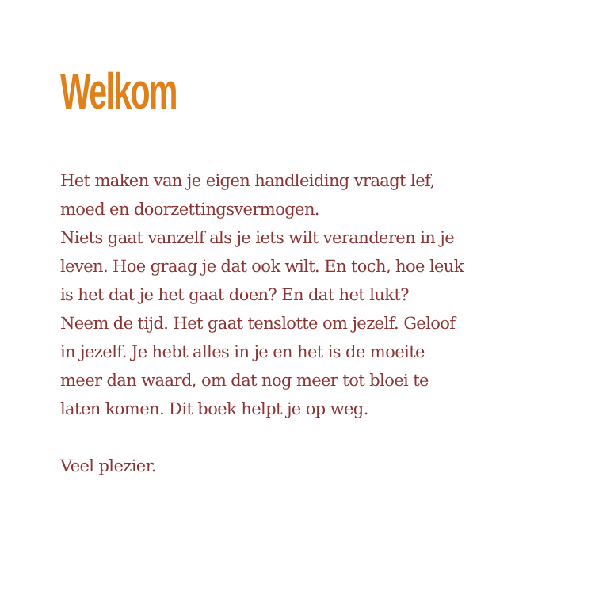Welkom
Het maken van je eigen handleiding vraagt lef,
moed en doorzettingsvermogen.
Niets gaat vanzelf als je iets wilt veranderen in je
leven. Hoe graag je dat ook wilt. En toch, hoe leuk
is het dat je het gaat doen? En dat het lukt?
Neem de tijd. Het gaat tenslotte om jezelf. Geloof
in jezelf. Je hebt alles in je en het is de moeite
meer dan waard, om dat nog meer tot bloei te
laten komen. Dit boek helpt je op weg.
Veel plezier.